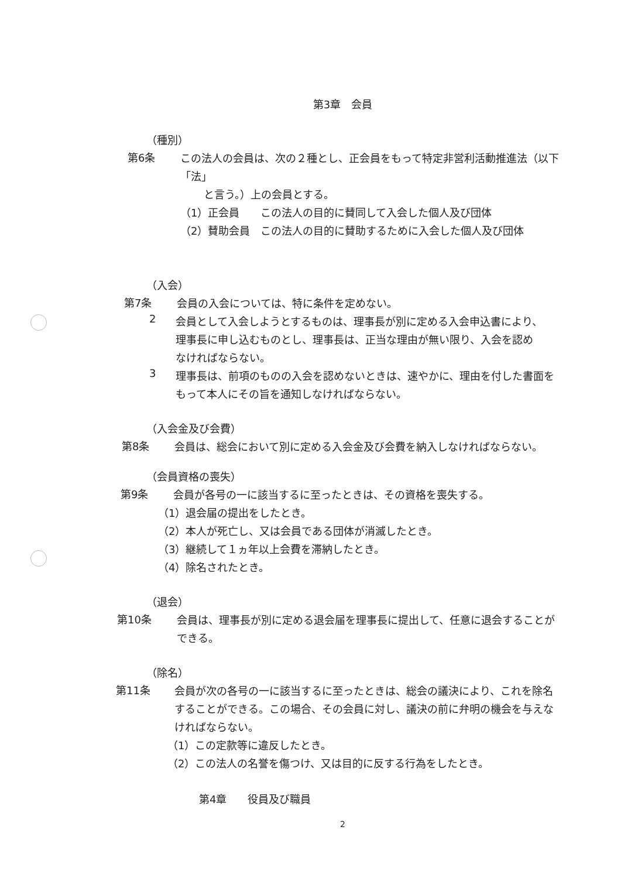第3章　会員
（種別）
第6条
この法人の会員は、次の２種とし、正会員をもって特定非営利活動推進法（以下「法」
と言う。）上の会員とする。
（1）正会員　　この法人の目的に賛同して入会した個人及び団体
（2）賛助会員　この法人の目的に賛助するために入会した個人及び団体
（入会）
第7条
会員の入会については、特に条件を定めない。
2
会員として入会しようとするものは、理事長が別に定める入会申込書により、
理事長に申し込むものとし、理事長は、正当な理由が無い限り、入会を認め
なければならない。
3
理事長は、前項のものの入会を認めないときは、速やかに、理由を付した書面を
もって本人にその旨を通知しなければならない。
（入会金及び会費）
第8条
会員は、総会において別に定める入会金及び会費を納入しなければならない。
（会員資格の喪失）
第9条
会員が各号の一に該当するに至ったときは、その資格を喪失する。
（1）退会届の提出をしたとき。
（2）本人が死亡し、又は会員である団体が消滅したとき。
（3）継続して１ヵ年以上会費を滞納したとき。
（4）除名されたとき。
（退会）
第10条
会員は、理事長が別に定める退会届を理事長に提出して、任意に退会することが
できる。
（除名）
第11条
会員が次の各号の一に該当するに至ったときは、総会の議決により、これを除名
することができる。この場合、その会員に対し、議決の前に弁明の機会を与えな
ければならない。
（1）この定款等に違反したとき。
（2）この法人の名誉を傷つけ、又は目的に反する行為をしたとき。
第4章　　役員及び職員
2